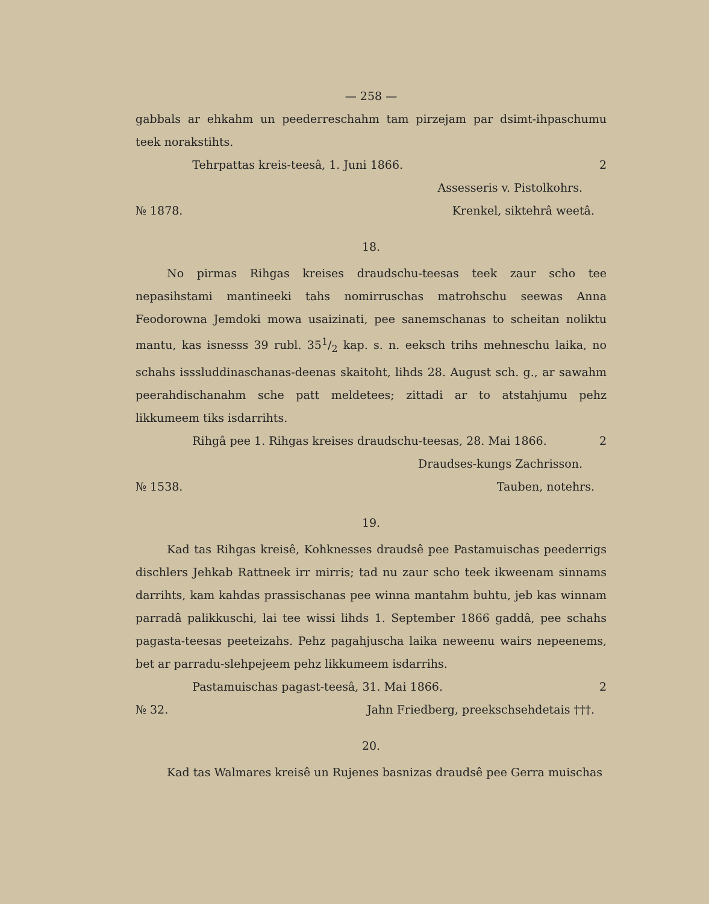— 258 —
gabbals ar ehkahm un peederreschahm tam pirzejam par dsimt-ihpaschumu teek norakstihts.
Tehrpattas kreis-teesâ, 1. Juni 1866. 2
Assesseris v. Pistolkohrs.
№ 1878. Krenkel, sikteh­râ weetâ.
18.
No pirmas Rihgas kreises draudschu-teesas teek zaur scho tee nepasihstami mantineeki tahs nomirruschas matrohschu seewas Anna Feodorowna Jemdoki mowa usaizinati, pee sanemschanas to scheitan noliktu mantu, kas isnesss 39 rubl. 351/2 kap. s. n. eeksch trihs mehneschu laika, no schahs isssluddinaschanas-deenas skaitoht, lihds 28. August sch. g., ar sawahm peerahdischanahm sche patt meldetees; zittadi ar to atstahjumu pehz likkumeem tiks isdarrihts.
Rihgâ pee 1. Rihgas kreises draudschu-teesas, 28. Mai 1866. 2
Draudses-kungs Zachrisson.
№ 1538. Tauben, notehrs.
19.
Kad tas Rihgas kreisê, Kohknesses draudsê pee Pastamuischas peederrigs dischlers Jehkab Rattneek irr mirris; tad nu zaur scho teek ikweenam sinnams darrihts, kam kahdas prassischanas pee winna mantahm buhtu, jeb kas winnam parradâ palikkuschi, lai tee wissi lihds 1. September 1866 gaddâ, pee schahs pagasta-teesas peeteizahs. Pehz pagahjuscha laika neweenu wairs nepeenems, bet ar parradu-slehpejeem pehz likkumeem isdarrihs.
Pastamuischas pagast-teesâ, 31. Mai 1866. 2
№ 32. Jahn Friedberg, preekschsehdetais †††.
20.
Kad tas Walmares kreisê un Rujenes basnizas draudsê pee Gerra muischas